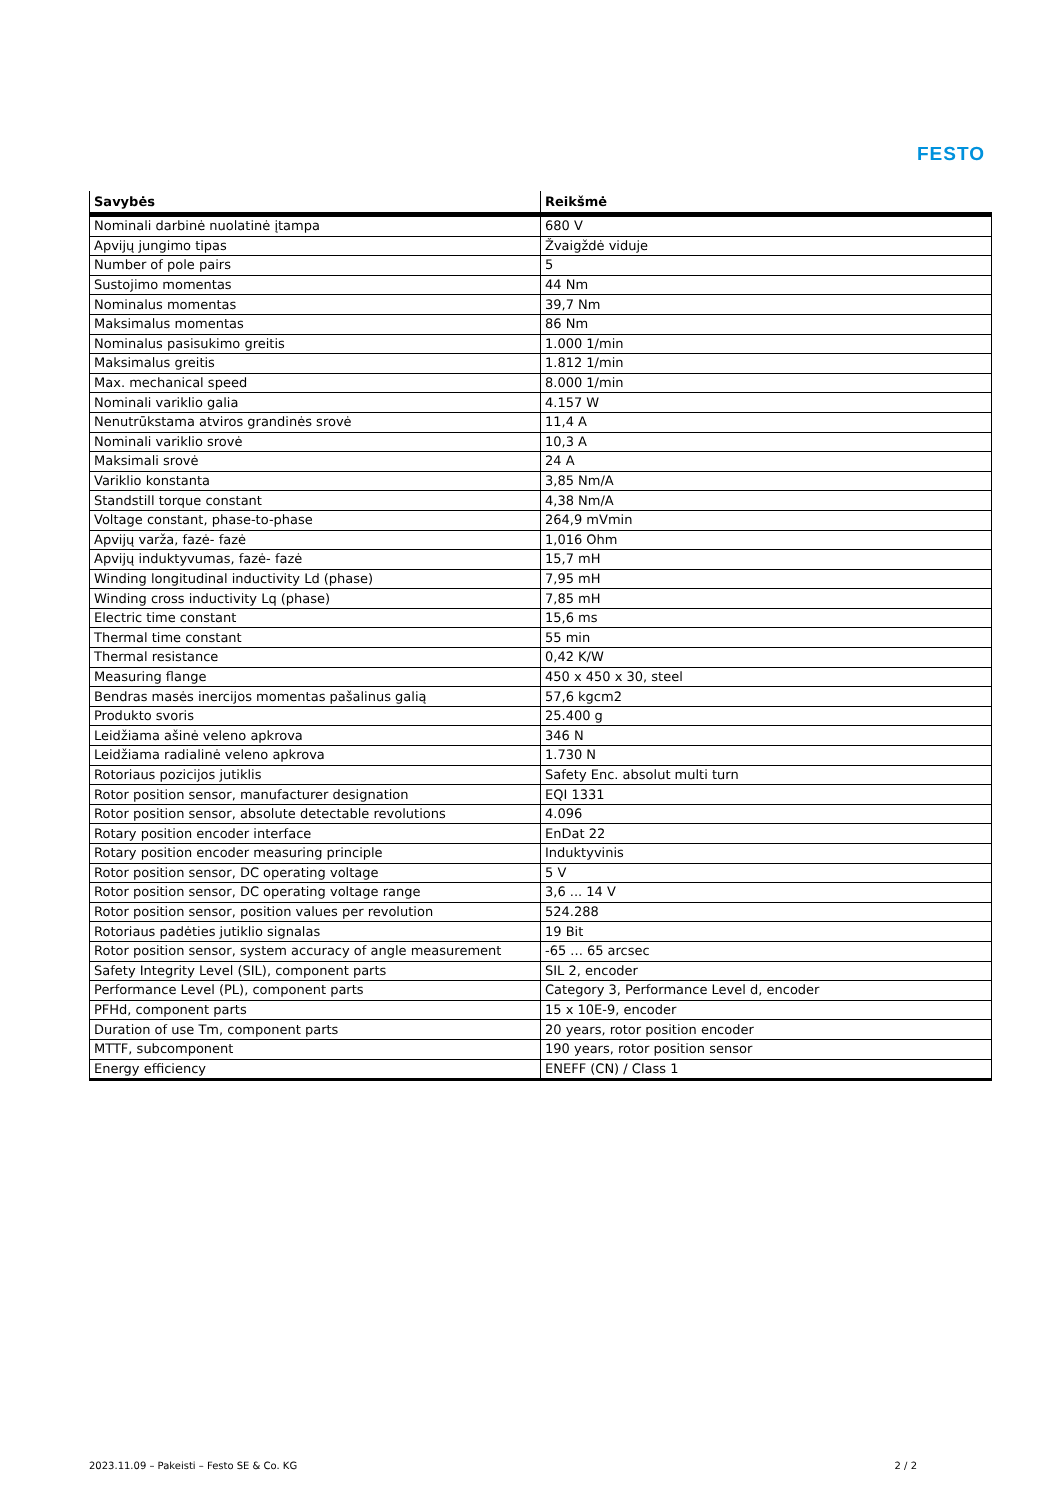FESTO
| Savybės | Reikšmė |
| --- | --- |
| Nominali darbinė nuolatinė įtampa | 680 V |
| Apvijų jungimo tipas | Žvaigždė viduje |
| Number of pole pairs | 5 |
| Sustojimo momentas | 44 Nm |
| Nominalus momentas | 39,7 Nm |
| Maksimalus momentas | 86 Nm |
| Nominalus pasisukimo greitis | 1.000 1/min |
| Maksimalus greitis | 1.812 1/min |
| Max. mechanical speed | 8.000 1/min |
| Nominali variklio galia | 4.157 W |
| Nenutrūkstama atviros grandinės srovė | 11,4 A |
| Nominali variklio srovė | 10,3 A |
| Maksimali srovė | 24 A |
| Variklio konstanta | 3,85 Nm/A |
| Standstill torque constant | 4,38 Nm/A |
| Voltage constant, phase-to-phase | 264,9 mVmin |
| Apvijų varža, fazė- fazė | 1,016 Ohm |
| Apvijų induktyvumas, fazė- fazė | 15,7 mH |
| Winding longitudinal inductivity Ld (phase) | 7,95 mH |
| Winding cross inductivity Lq (phase) | 7,85 mH |
| Electric time constant | 15,6 ms |
| Thermal time constant | 55 min |
| Thermal resistance | 0,42 K/W |
| Measuring flange | 450 x 450 x 30, steel |
| Bendras masės inercijos momentas pašalinus galią | 57,6 kgcm2 |
| Produkto svoris | 25.400 g |
| Leidžiama ašinė veleno apkrova | 346 N |
| Leidžiama radialinė veleno apkrova | 1.730 N |
| Rotoriaus pozicijos jutiklis | Safety Enc. absolut multi turn |
| Rotor position sensor, manufacturer designation | EQI 1331 |
| Rotor position sensor, absolute detectable revolutions | 4.096 |
| Rotary position encoder interface | EnDat 22 |
| Rotary position encoder measuring principle | Induktyvinis |
| Rotor position sensor, DC operating voltage | 5 V |
| Rotor position sensor, DC operating voltage range | 3,6 ... 14 V |
| Rotor position sensor, position values per revolution | 524.288 |
| Rotoriaus padėties jutiklio signalas | 19 Bit |
| Rotor position sensor, system accuracy of angle measurement | -65 ... 65 arcsec |
| Safety Integrity Level (SIL), component parts | SIL 2, encoder |
| Performance Level (PL), component parts | Category 3, Performance Level d, encoder |
| PFHd, component parts | 15 x 10E-9, encoder |
| Duration of use Tm, component parts | 20 years, rotor position encoder |
| MTTF, subcomponent | 190 years, rotor position sensor |
| Energy efficiency | ENEFF (CN) / Class 1 |
2023.11.09 – Pakeisti – Festo SE & Co. KG 2 / 2